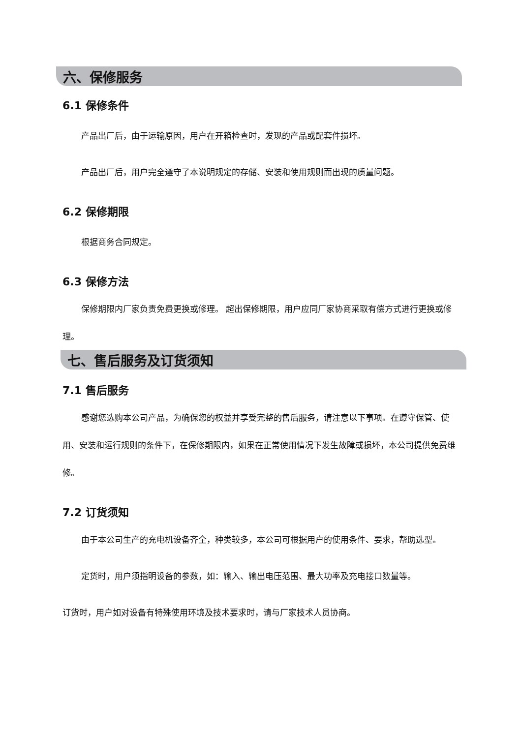六、保修服务
6.1 保修条件
产品出厂后，由于运输原因，用户在开箱检查时，发现的产品或配套件损坏。
产品出厂后，用户完全遵守了本说明规定的存储、安装和使用规则而出现的质量问题。
6.2 保修期限
根据商务合同规定。
6.3 保修方法
保修期限内厂家负责免费更换或修理。 超出保修期限，用户应同厂家协商采取有偿方式进行更换或修理。
七、售后服务及订货须知
7.1 售后服务
感谢您选购本公司产品，为确保您的权益并享受完整的售后服务，请注意以下事项。在遵守保管、使用、安装和运行规则的条件下，在保修期限内，如果在正常使用情况下发生故障或损坏，本公司提供免费维修。
7.2 订货须知
由于本公司生产的充电机设备齐全，种类较多，本公司可根据用户的使用条件、要求，帮助选型。
定货时，用户须指明设备的参数，如：输入、输出电压范围、最大功率及充电接口数量等。
订货时，用户如对设备有特殊使用环境及技术要求时，请与厂家技术人员协商。